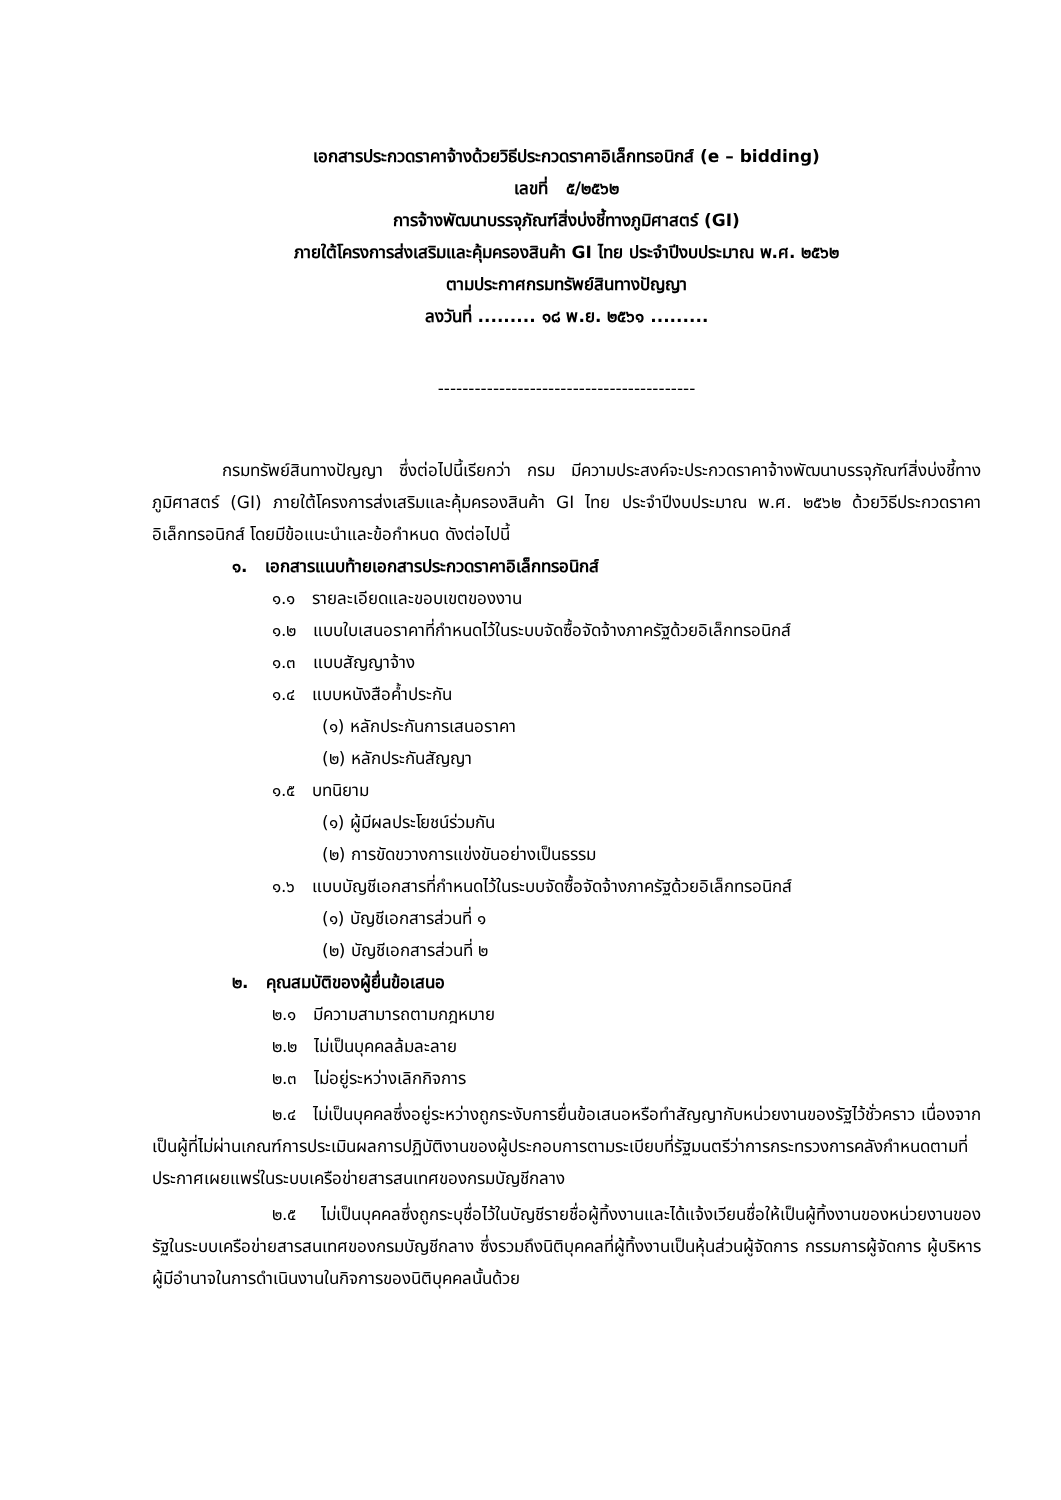เอกสารประกวดราคาจ้างด้วยวิธีประกวดราคาอิเล็กทรอนิกส์ (e – bidding)
เลขที่ ๕/๒๕๖๒
การจ้างพัฒนาบรรจุภัณฑ์สิ่งบ่งชี้ทางภูมิศาสตร์ (GI)
ภายใต้โครงการส่งเสริมและคุ้มครองสินค้า GI ไทย ประจำปีงบประมาณ พ.ศ. ๒๕๖๒
ตามประกาศกรมทรัพย์สินทางปัญญา
ลงวันที่ ......... ๑๘ พ.ย. ๒๕๖๑ .........
------------------------------------------
กรมทรัพย์สินทางปัญญา ซึ่งต่อไปนี้เรียกว่า กรม มีความประสงค์จะประกวดราคาจ้างพัฒนาบรรจุภัณฑ์สิ่งบ่งชี้ทางภูมิศาสตร์ (GI) ภายใต้โครงการส่งเสริมและคุ้มครองสินค้า GI ไทย ประจำปีงบประมาณ พ.ศ. ๒๕๖๒ ด้วยวิธีประกวดราคาอิเล็กทรอนิกส์ โดยมีข้อแนะนำและข้อกำหนด ดังต่อไปนี้
๑. เอกสารแนบท้ายเอกสารประกวดราคาอิเล็กทรอนิกส์
๑.๑ รายละเอียดและขอบเขตของงาน
๑.๒ แบบใบเสนอราคาที่กำหนดไว้ในระบบจัดซื้อจัดจ้างภาครัฐด้วยอิเล็กทรอนิกส์
๑.๓ แบบสัญญาจ้าง
๑.๔ แบบหนังสือค้ำประกัน
(๑) หลักประกันการเสนอราคา
(๒) หลักประกันสัญญา
๑.๕ บทนิยาม
(๑) ผู้มีผลประโยชน์ร่วมกัน
(๒) การขัดขวางการแข่งขันอย่างเป็นธรรม
๑.๖ แบบบัญชีเอกสารที่กำหนดไว้ในระบบจัดซื้อจัดจ้างภาครัฐด้วยอิเล็กทรอนิกส์
(๑) บัญชีเอกสารส่วนที่ ๑
(๒) บัญชีเอกสารส่วนที่ ๒
๒. คุณสมบัติของผู้ยื่นข้อเสนอ
๒.๑ มีความสามารถตามกฎหมาย
๒.๒ ไม่เป็นบุคคลล้มละลาย
๒.๓ ไม่อยู่ระหว่างเลิกกิจการ
๒.๔ ไม่เป็นบุคคลซึ่งอยู่ระหว่างถูกระงับการยื่นข้อเสนอหรือทำสัญญากับหน่วยงานของรัฐไว้ชั่วคราว เนื่องจากเป็นผู้ที่ไม่ผ่านเกณฑ์การประเมินผลการปฏิบัติงานของผู้ประกอบการตามระเบียบที่รัฐมนตรีว่าการกระทรวงการคลังกำหนดตามที่ประกาศเผยแพร่ในระบบเครือข่ายสารสนเทศของกรมบัญชีกลาง
๒.๕ ไม่เป็นบุคคลซึ่งถูกระบุชื่อไว้ในบัญชีรายชื่อผู้ทิ้งงานและได้แจ้งเวียนชื่อให้เป็นผู้ทิ้งงานของหน่วยงานของรัฐในระบบเครือข่ายสารสนเทศของกรมบัญชีกลาง ซึ่งรวมถึงนิติบุคคลที่ผู้ทิ้งงานเป็นหุ้นส่วนผู้จัดการ กรรมการผู้จัดการ ผู้บริหาร ผู้มีอำนาจในการดำเนินงานในกิจการของนิติบุคคลนั้นด้วย